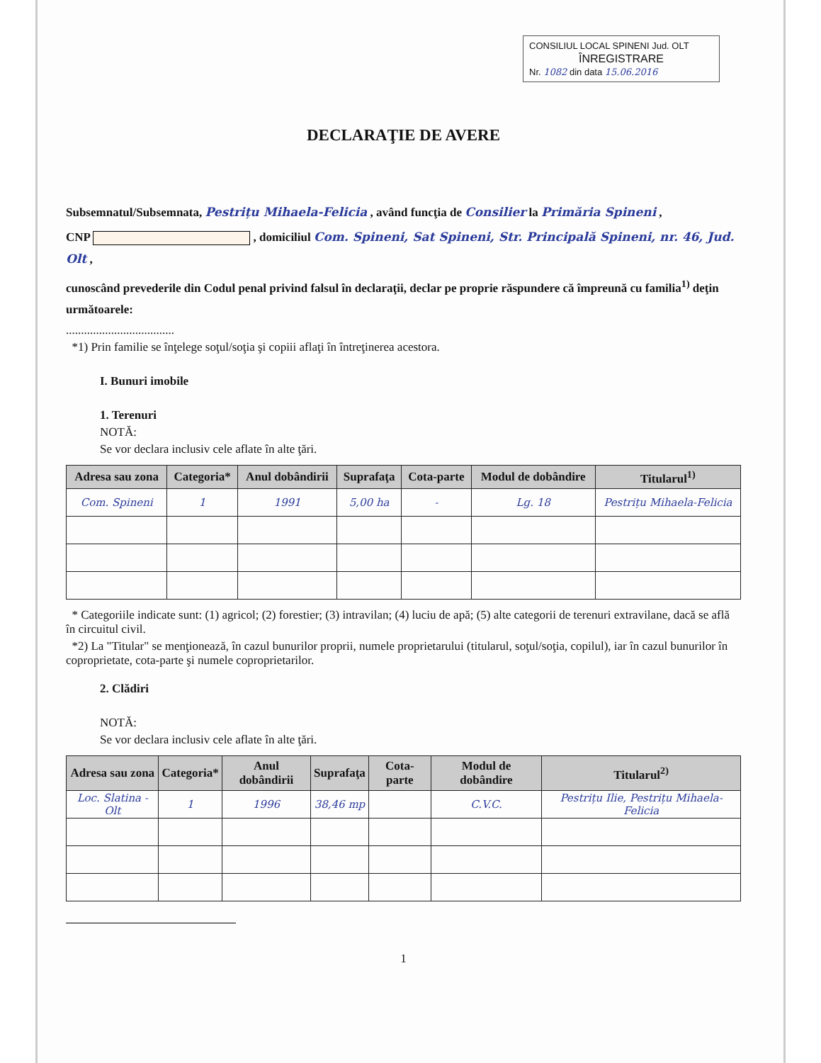CONSILIUL LOCAL SPINENI Jud. OLT
ÎNREGISTRARE
Nr. 1082 din data 15.06.2016
DECLARAŢIE DE AVERE
Subsemnatul/Subsemnata, Pestrițu Mihaela-Felicia , având funcţia de Consilier la Primăria Spineni ,
CNP , domiciliul Com. Spineni, Sat Spineni, Str. Principală Spineni, nr. 46, Jud. Olt ,
cunoscând prevederile din Codul penal privind falsul în declaraţii, declar pe proprie răspundere că împreună cu familia<sup>1)</sup> deţin următoarele:
....................................
*1) Prin familie se înţelege soţul/soţia şi copiii aflaţi în întreţinerea acestora.
I. Bunuri imobile
1. Terenuri
NOTĂ:
Se vor declara inclusiv cele aflate în alte ţări.
| Adresa sau zona | Categoria* | Anul dobândirii | Suprafaţa | Cota-parte | Modul de dobândire | Titularul<sup>1)</sup> |
| --- | --- | --- | --- | --- | --- | --- |
| Com. Spineni | 1 | 1991 | 5,00 ha | - | Lg. 18 | Pestrițu Mihaela-Felicia |
* Categoriile indicate sunt: (1) agricol; (2) forestier; (3) intravilan; (4) luciu de apă; (5) alte categorii de terenuri extravilane, dacă se află în circuitul civil.
*2) La "Titular" se menţionează, în cazul bunurilor proprii, numele proprietarului (titularul, soţul/soţia, copilul), iar în cazul bunurilor în coproprietate, cota-parte şi numele coproprietarilor.
2. Clădiri
NOTĂ:
Se vor declara inclusiv cele aflate în alte ţări.
| Adresa sau zona | Categoria* | Anul dobândirii | Suprafaţa | Cota-parte | Modul de dobândire | Titularul<sup>2)</sup> |
| --- | --- | --- | --- | --- | --- | --- |
| Loc. Slatina - Olt | 1 | 1996 | 38,46 mp | | C.V.C. | Pestrițu Ilie, Pestrițu Mihaela-Felicia |
1